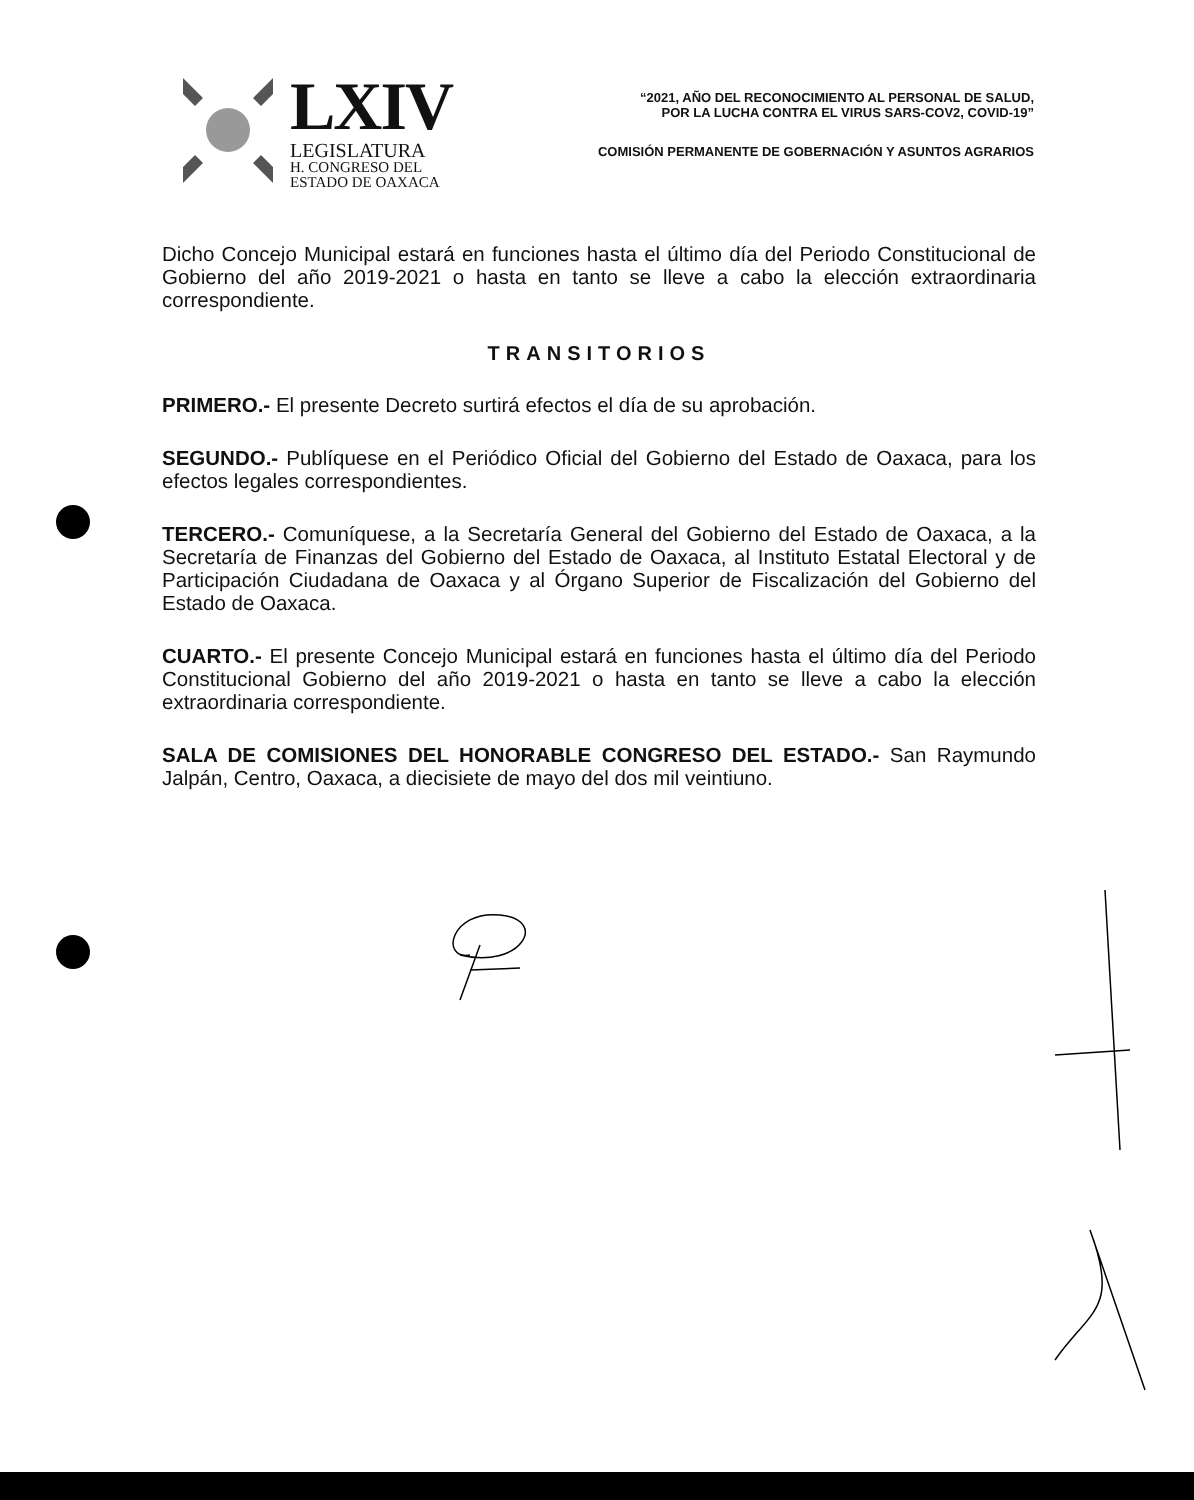LXIV
LEGISLATURA
H. CONGRESO DEL
ESTADO DE OAXACA
“2021, AÑO DEL RECONOCIMIENTO AL PERSONAL DE SALUD,
POR LA LUCHA CONTRA EL VIRUS SARS-COV2, COVID-19”
COMISIÓN PERMANENTE DE GOBERNACIÓN Y ASUNTOS AGRARIOS
Dicho Concejo Municipal estará en funciones hasta el último día del Periodo Constitucional de Gobierno del año 2019-2021 o hasta en tanto se lleve a cabo la elección extraordinaria correspondiente.
TRANSITORIOS
PRIMERO.- El presente Decreto surtirá efectos el día de su aprobación.
SEGUNDO.- Publíquese en el Periódico Oficial del Gobierno del Estado de Oaxaca, para los efectos legales correspondientes.
TERCERO.- Comuníquese, a la Secretaría General del Gobierno del Estado de Oaxaca, a la Secretaría de Finanzas del Gobierno del Estado de Oaxaca, al Instituto Estatal Electoral y de Participación Ciudadana de Oaxaca y al Órgano Superior de Fiscalización del Gobierno del Estado de Oaxaca.
CUARTO.- El presente Concejo Municipal estará en funciones hasta el último día del Periodo Constitucional Gobierno del año 2019-2021 o hasta en tanto se lleve a cabo la elección extraordinaria correspondiente.
SALA DE COMISIONES DEL HONORABLE CONGRESO DEL ESTADO.- San Raymundo Jalpán, Centro, Oaxaca, a diecisiete de mayo del dos mil veintiuno.